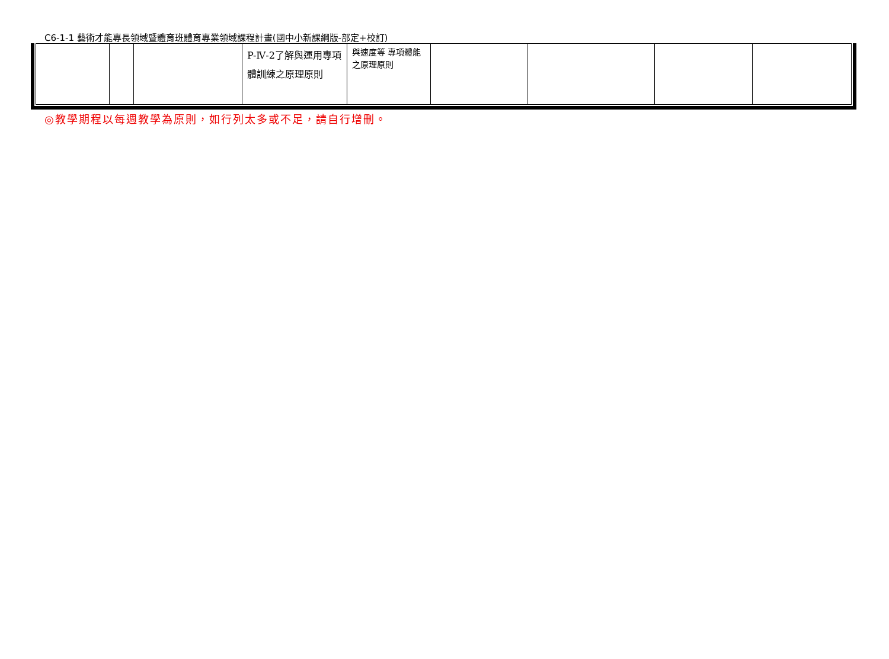C6-1-1 藝術才能專長領域暨體育班體育專業領域課程計畫(國中小新課綱版-部定+校訂)
| | | | P-Ⅳ-2了解與運用專項體訓練之原理原則 | 與速度等 專項體能之原理原則 | | | | |
◎教學期程以每週教學為原則，如行列太多或不足，請自行增刪。